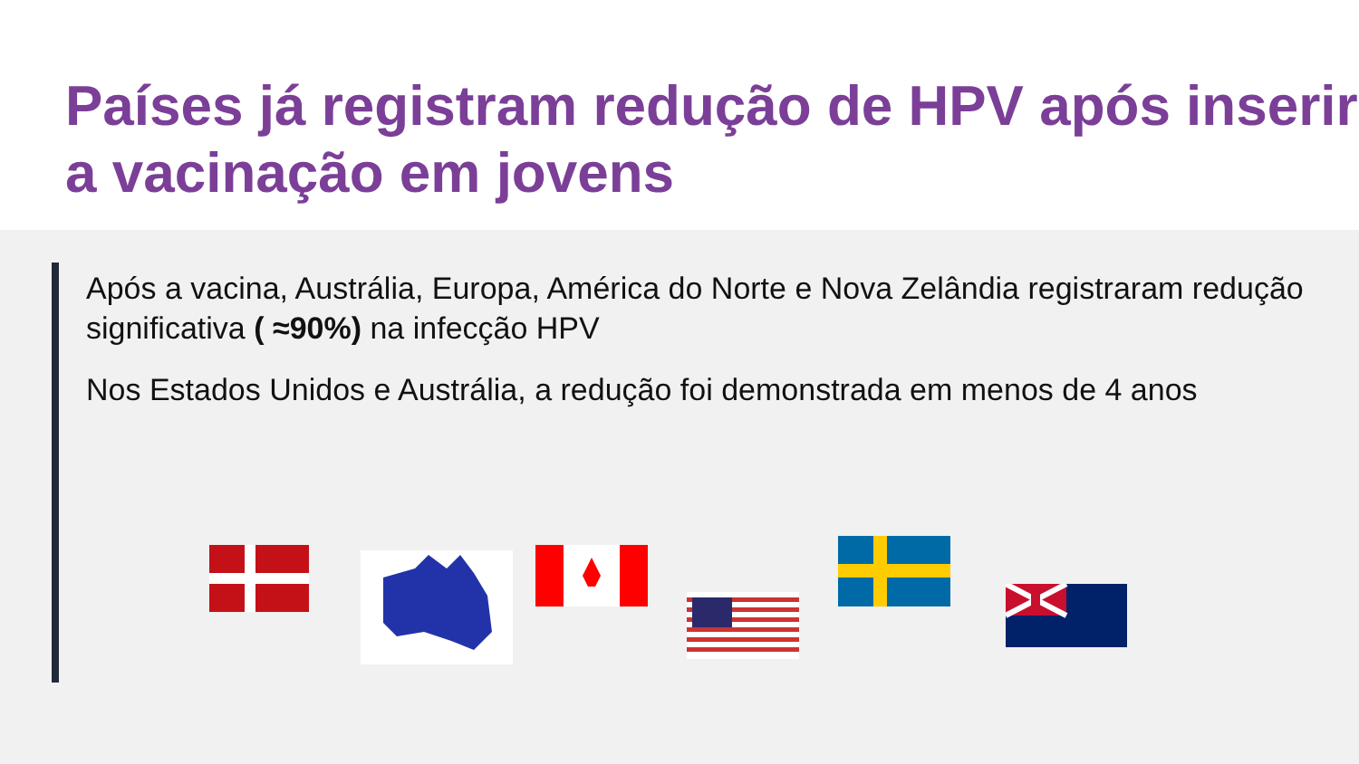Países já registram redução de HPV após inserir a vacinação em jovens
Após a vacina, Austrália, Europa, América do Norte e Nova Zelândia registraram redução significativa ( ≈90%) na infecção HPV
Nos Estados Unidos e Austrália, a redução foi demonstrada em menos de 4 anos